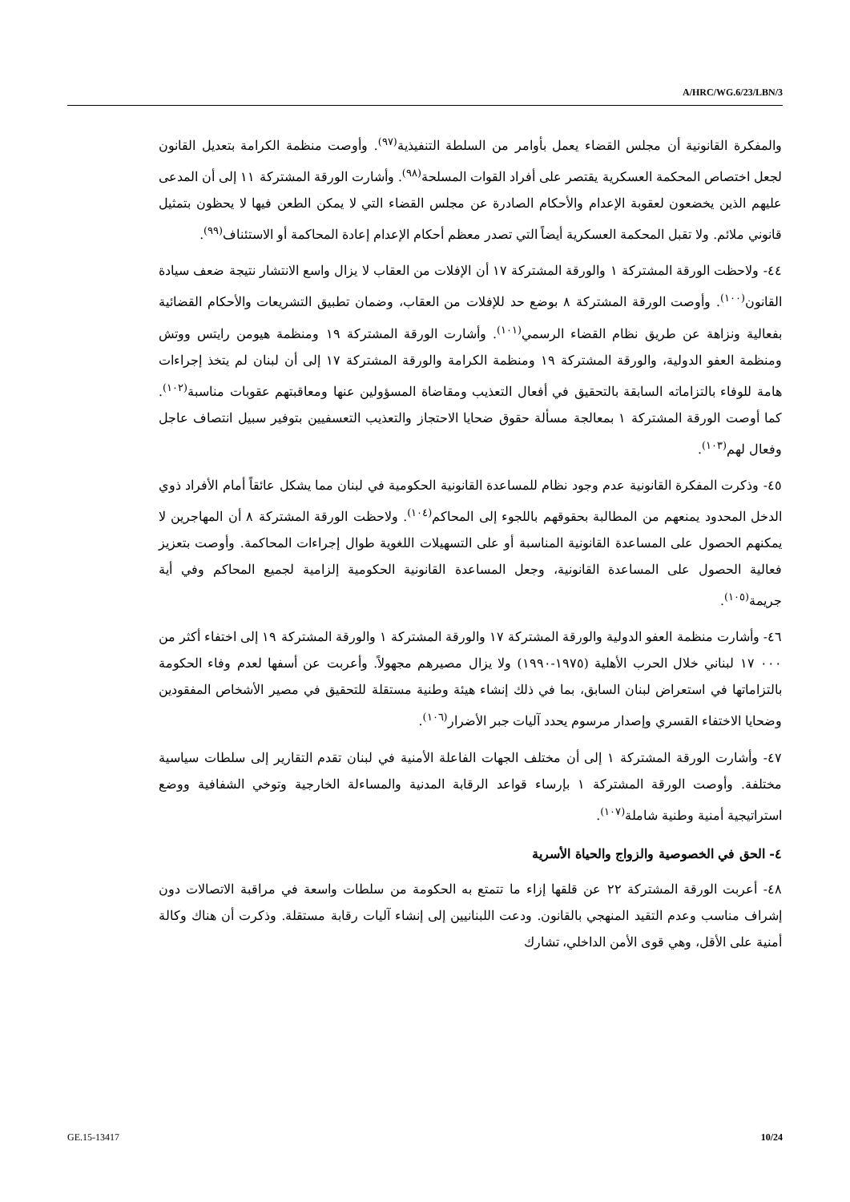A/HRC/WG.6/23/LBN/3
والمفكرة القانونية أن مجلس القضاء يعمل بأوامر من السلطة التنفيذية<sup>(٩٧)</sup>. وأوصت منظمة الكرامة بتعديل القانون لجعل اختصاص المحكمة العسكرية يقتصر على أفراد القوات المسلحة<sup>(٩٨)</sup>. وأشارت الورقة المشتركة ١١ إلى أن المدعى عليهم الذين يخضعون لعقوبة الإعدام والأحكام الصادرة عن مجلس القضاء التي لا يمكن الطعن فيها لا يحظون بتمثيل قانوني ملائم. ولا تقبل المحكمة العسكرية أيضاً التي تصدر معظم أحكام الإعدام إعادة المحاكمة أو الاستئناف<sup>(٩٩)</sup>.
٤٤- ولاحظت الورقة المشتركة ١ والورقة المشتركة ١٧ أن الإفلات من العقاب لا يزال واسع الانتشار نتيجة ضعف سيادة القانون<sup>(١٠٠)</sup>. وأوصت الورقة المشتركة ٨ بوضع حد للإفلات من العقاب، وضمان تطبيق التشريعات والأحكام القضائية بفعالية ونزاهة عن طريق نظام القضاء الرسمي<sup>(١٠١)</sup>. وأشارت الورقة المشتركة ١٩ ومنظمة هيومن رايتس ووتش ومنظمة العفو الدولية، والورقة المشتركة ١٩ ومنظمة الكرامة والورقة المشتركة ١٧ إلى أن لبنان لم يتخذ إجراءات هامة للوفاء بالتزاماته السابقة بالتحقيق في أفعال التعذيب ومقاضاة المسؤولين عنها ومعاقبتهم عقوبات مناسبة<sup>(١٠٢)</sup>. كما أوصت الورقة المشتركة ١ بمعالجة مسألة حقوق ضحايا الاحتجاز والتعذيب التعسفيين بتوفير سبيل انتصاف عاجل وفعال لهم<sup>(١٠٣)</sup>.
٤٥- وذكرت المفكرة القانونية عدم وجود نظام للمساعدة القانونية الحكومية في لبنان مما يشكل عائقاً أمام الأفراد ذوي الدخل المحدود يمنعهم من المطالبة بحقوقهم باللجوء إلى المحاكم<sup>(١٠٤)</sup>. ولاحظت الورقة المشتركة ٨ أن المهاجرين لا يمكنهم الحصول على المساعدة القانونية المناسبة أو على التسهيلات اللغوية طوال إجراءات المحاكمة. وأوصت بتعزيز فعالية الحصول على المساعدة القانونية، وجعل المساعدة القانونية الحكومية إلزامية لجميع المحاكم وفي أية جريمة<sup>(١٠٥)</sup>.
٤٦- وأشارت منظمة العفو الدولية والورقة المشتركة ١٧ والورقة المشتركة ١ والورقة المشتركة ١٩ إلى اختفاء أكثر من ٠٠٠ ١٧ لبناني خلال الحرب الأهلية (١٩٧٥-١٩٩٠) ولا يزال مصيرهم مجهولاً. وأعربت عن أسفها لعدم وفاء الحكومة بالتزاماتها في استعراض لبنان السابق، بما في ذلك إنشاء هيئة وطنية مستقلة للتحقيق في مصير الأشخاص المفقودين وضحايا الاختفاء القسري وإصدار مرسوم يحدد آليات جبر الأضرار<sup>(١٠٦)</sup>.
٤٧- وأشارت الورقة المشتركة ١ إلى أن مختلف الجهات الفاعلة الأمنية في لبنان تقدم التقارير إلى سلطات سياسية مختلفة. وأوصت الورقة المشتركة ١ بإرساء قواعد الرقابة المدنية والمساءلة الخارجية وتوخي الشفافية ووضع استراتيجية أمنية وطنية شاملة<sup>(١٠٧)</sup>.
٤- الحق في الخصوصية والزواج والحياة الأسرية
٤٨- أعربت الورقة المشتركة ٢٢ عن قلقها إزاء ما تتمتع به الحكومة من سلطات واسعة في مراقبة الاتصالات دون إشراف مناسب وعدم التقيد المنهجي بالقانون. ودعت اللبنانيين إلى إنشاء آليات رقابة مستقلة. وذكرت أن هناك وكالة أمنية على الأقل، وهي قوى الأمن الداخلي، تشارك
GE.15-13417 10/24